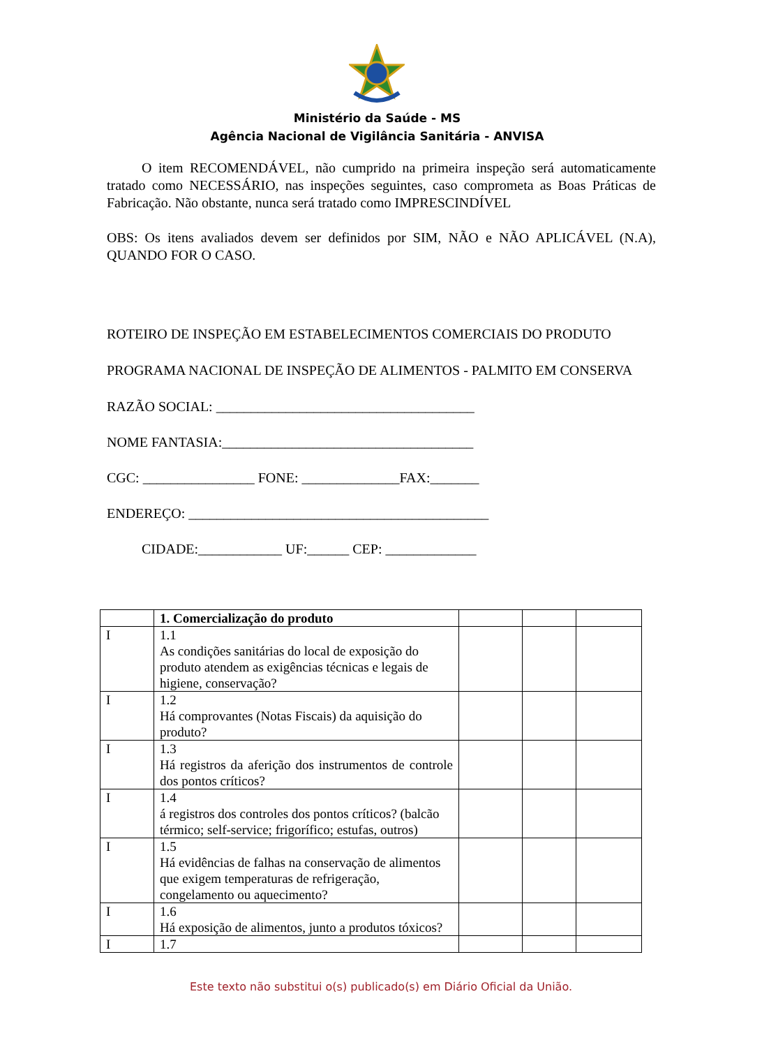Ministério da Saúde - MS
Agência Nacional de Vigilância Sanitária - ANVISA
O item RECOMENDÁVEL, não cumprido na primeira inspeção será automaticamente tratado como NECESSÁRIO, nas inspeções seguintes, caso comprometa as Boas Práticas de Fabricação. Não obstante, nunca será tratado como IMPRESCINDÍVEL
OBS: Os itens avaliados devem ser definidos por SIM, NÃO e NÃO APLICÁVEL (N.A), QUANDO FOR O CASO.
ROTEIRO DE INSPEÇÃO EM ESTABELECIMENTOS COMERCIAIS DO PRODUTO
PROGRAMA NACIONAL DE INSPEÇÃO DE ALIMENTOS - PALMITO EM CONSERVA
RAZÃO SOCIAL: _____________________________________
NOME FANTASIA:____________________________________
CGC: ________________ FONE: ______________FAX:_______
ENDEREÇO: ___________________________________________
CIDADE:____________ UF:______ CEP: _____________
| | 1. Comercialização do produto | | | |
| --- | --- | --- | --- | --- |
| I | 1.1 As condições sanitárias do local de exposição do produto atendem as exigências técnicas e legais de higiene, conservação? | | | |
| I | 1.2 Há comprovantes (Notas Fiscais) da aquisição do produto? | | | |
| I | 1.3 Há registros da aferição dos instrumentos de controle dos pontos críticos? | | | |
| I | 1.4 á registros dos controles dos pontos críticos? (balcão térmico; self-service; frigorífico; estufas, outros) | | | |
| I | 1.5 Há evidências de falhas na conservação de alimentos que exigem temperaturas de refrigeração, congelamento ou aquecimento? | | | |
| I | 1.6 Há exposição de alimentos, junto a produtos tóxicos? | | | |
| I | 1.7 | | | |
Este texto não substitui o(s) publicado(s) em Diário Oficial da União.